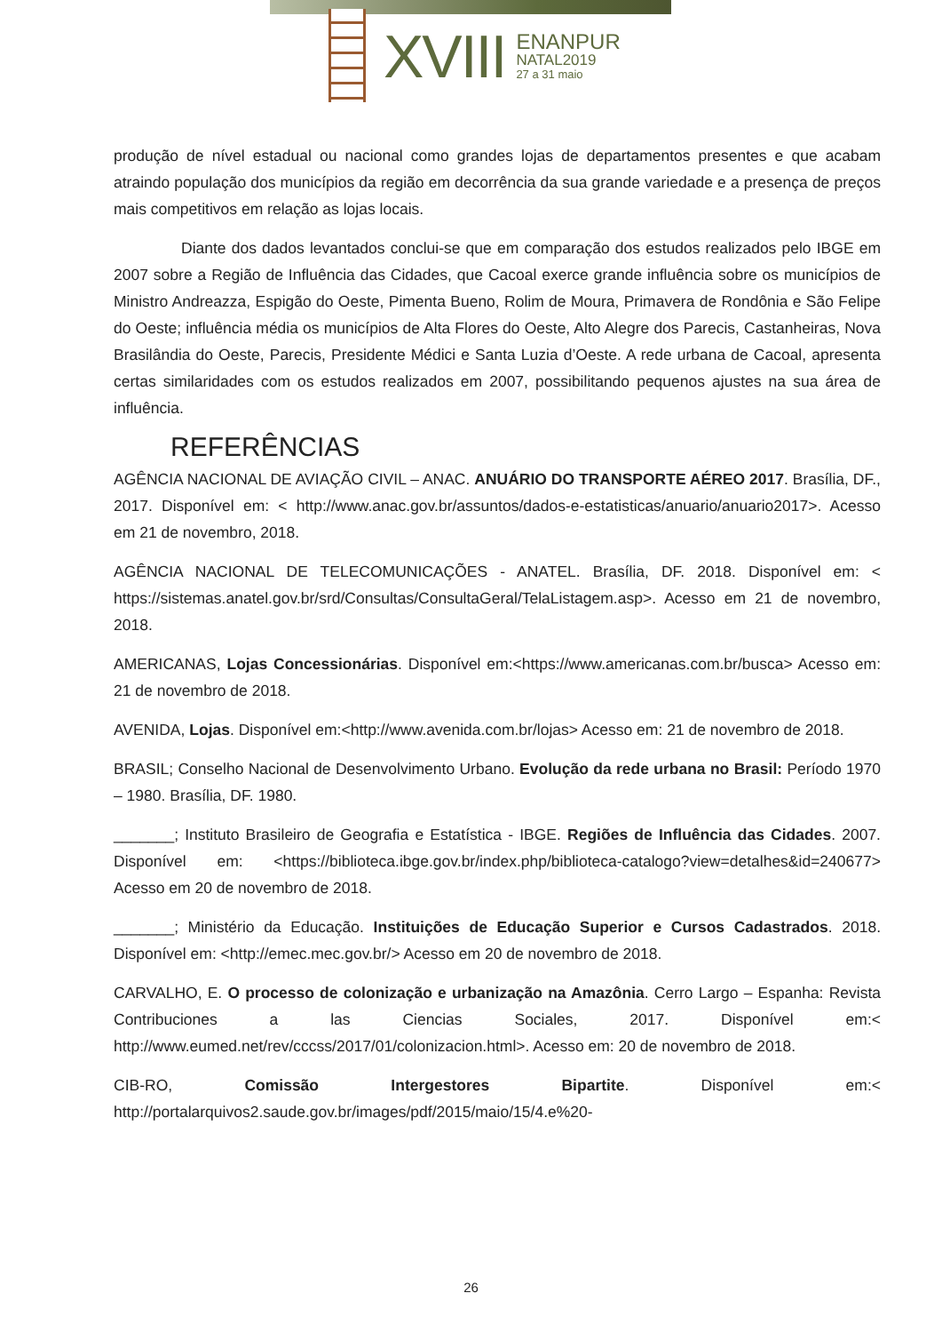XVIII
ENANPUR
NATAL2019
27 a 31 maio
produção de nível estadual ou nacional como grandes lojas de departamentos presentes e que acabam atraindo população dos municípios da região em decorrência da sua grande variedade e a presença de preços mais competitivos em relação as lojas locais.
Diante dos dados levantados conclui-se que em comparação dos estudos realizados pelo IBGE em 2007 sobre a Região de Influência das Cidades, que Cacoal exerce grande influência sobre os municípios de Ministro Andreazza, Espigão do Oeste, Pimenta Bueno, Rolim de Moura, Primavera de Rondônia e São Felipe do Oeste; influência média os municípios de Alta Flores do Oeste, Alto Alegre dos Parecis, Castanheiras, Nova Brasilândia do Oeste, Parecis, Presidente Médici e Santa Luzia d’Oeste. A rede urbana de Cacoal, apresenta certas similaridades com os estudos realizados em 2007, possibilitando pequenos ajustes na sua área de influência.
REFERÊNCIAS
AGÊNCIA NACIONAL DE AVIAÇÃO CIVIL – ANAC. ANUÁRIO DO TRANSPORTE AÉREO 2017. Brasília, DF., 2017. Disponível em: < http://www.anac.gov.br/assuntos/dados-e-estatisticas/anuario/anuario2017>. Acesso em 21 de novembro, 2018.
AGÊNCIA NACIONAL DE TELECOMUNICAÇÕES - ANATEL. Brasília, DF. 2018. Disponível em: < https://sistemas.anatel.gov.br/srd/Consultas/ConsultaGeral/TelaListagem.asp>. Acesso em 21 de novembro, 2018.
AMERICANAS, Lojas Concessionárias. Disponível em:<https://www.americanas.com.br/busca> Acesso em: 21 de novembro de 2018.
AVENIDA, Lojas. Disponível em:<http://www.avenida.com.br/lojas> Acesso em: 21 de novembro de 2018.
BRASIL; Conselho Nacional de Desenvolvimento Urbano. Evolução da rede urbana no Brasil: Período 1970 – 1980. Brasília, DF. 1980.
_______; Instituto Brasileiro de Geografia e Estatística - IBGE. Regiões de Influência das Cidades. 2007. Disponível em: <https://biblioteca.ibge.gov.br/index.php/biblioteca-catalogo?view=detalhes&id=240677> Acesso em 20 de novembro de 2018.
_______; Ministério da Educação. Instituições de Educação Superior e Cursos Cadastrados. 2018. Disponível em: <http://emec.mec.gov.br/> Acesso em 20 de novembro de 2018.
CARVALHO, E. O processo de colonização e urbanização na Amazônia. Cerro Largo – Espanha: Revista Contribuciones a las Ciencias Sociales, 2017. Disponível em:< http://www.eumed.net/rev/cccss/2017/01/colonizacion.html>. Acesso em: 20 de novembro de 2018.
CIB-RO, Comissão Intergestores Bipartite. Disponível em:< http://portalarquivos2.saude.gov.br/images/pdf/2015/maio/15/4.e%20-
26